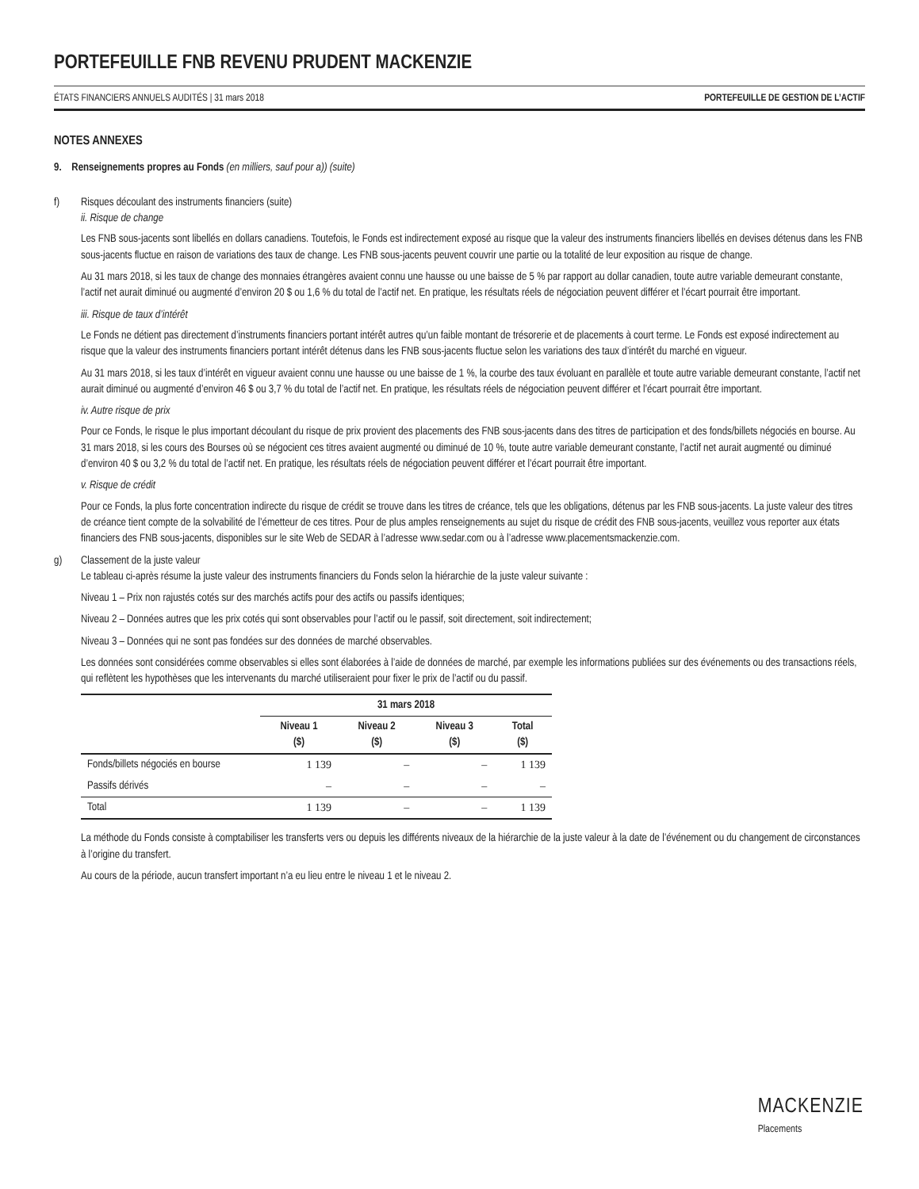PORTEFEUILLE FNB REVENU PRUDENT MACKENZIE
ÉTATS FINANCIERS ANNUELS AUDITÉS | 31 mars 2018 PORTEFEUILLE DE GESTION DE L’ACTIF
NOTES ANNEXES
9. Renseignements propres au Fonds (en milliers, sauf pour a)) (suite)
f) Risques découlant des instruments financiers (suite)
ii. Risque de change
Les FNB sous-jacents sont libellés en dollars canadiens. Toutefois, le Fonds est indirectement exposé au risque que la valeur des instruments financiers libellés en devises détenus dans les FNB sous-jacents fluctue en raison de variations des taux de change. Les FNB sous-jacents peuvent couvrir une partie ou la totalité de leur exposition au risque de change.
Au 31 mars 2018, si les taux de change des monnaies étrangères avaient connu une hausse ou une baisse de 5 % par rapport au dollar canadien, toute autre variable demeurant constante, l’actif net aurait diminué ou augmenté d’environ 20 $ ou 1,6 % du total de l’actif net. En pratique, les résultats réels de négociation peuvent différer et l’écart pourrait être important.
iii. Risque de taux d’intérêt
Le Fonds ne détient pas directement d’instruments financiers portant intérêt autres qu’un faible montant de trésorerie et de placements à court terme. Le Fonds est exposé indirectement au risque que la valeur des instruments financiers portant intérêt détenus dans les FNB sous-jacents fluctue selon les variations des taux d’intérêt du marché en vigueur.
Au 31 mars 2018, si les taux d’intérêt en vigueur avaient connu une hausse ou une baisse de 1 %, la courbe des taux évoluant en parallèle et toute autre variable demeurant constante, l’actif net aurait diminué ou augmenté d’environ 46 $ ou 3,7 % du total de l’actif net. En pratique, les résultats réels de négociation peuvent différer et l’écart pourrait être important.
iv. Autre risque de prix
Pour ce Fonds, le risque le plus important découlant du risque de prix provient des placements des FNB sous-jacents dans des titres de participation et des fonds/billets négociés en bourse. Au 31 mars 2018, si les cours des Bourses où se négocient ces titres avaient augmenté ou diminué de 10 %, toute autre variable demeurant constante, l’actif net aurait augmenté ou diminué d’environ 40 $ ou 3,2 % du total de l’actif net. En pratique, les résultats réels de négociation peuvent différer et l’écart pourrait être important.
v. Risque de crédit
Pour ce Fonds, la plus forte concentration indirecte du risque de crédit se trouve dans les titres de créance, tels que les obligations, détenus par les FNB sous-jacents. La juste valeur des titres de créance tient compte de la solvabilité de l’émetteur de ces titres. Pour de plus amples renseignements au sujet du risque de crédit des FNB sous-jacents, veuillez vous reporter aux états financiers des FNB sous-jacents, disponibles sur le site Web de SEDAR à l’adresse www.sedar.com ou à l’adresse www.placementsmackenzie.com.
g) Classement de la juste valeur
Le tableau ci-après résume la juste valeur des instruments financiers du Fonds selon la hiérarchie de la juste valeur suivante :
Niveau 1 – Prix non rajustés cotés sur des marchés actifs pour des actifs ou passifs identiques;
Niveau 2 – Données autres que les prix cotés qui sont observables pour l’actif ou le passif, soit directement, soit indirectement;
Niveau 3 – Données qui ne sont pas fondées sur des données de marché observables.
Les données sont considérées comme observables si elles sont élaborées à l’aide de données de marché, par exemple les informations publiées sur des événements ou des transactions réels, qui reflètent les hypothèses que les intervenants du marché utiliseraient pour fixer le prix de l’actif ou du passif.
| | 31 mars 2018 | | | |
| --- | --- | --- | --- | --- |
| | Niveau 1 ($) | Niveau 2 ($) | Niveau 3 ($) | Total ($) |
| Fonds/billets négociés en bourse | 1 139 | – | – | 1 139 |
| Passifs dérivés | – | – | – | – |
| Total | 1 139 | – | – | 1 139 |
La méthode du Fonds consiste à comptabiliser les transferts vers ou depuis les différents niveaux de la hiérarchie de la juste valeur à la date de l’événement ou du changement de circonstances à l’origine du transfert.
Au cours de la période, aucun transfert important n’a eu lieu entre le niveau 1 et le niveau 2.
MACKENZIE
Placements